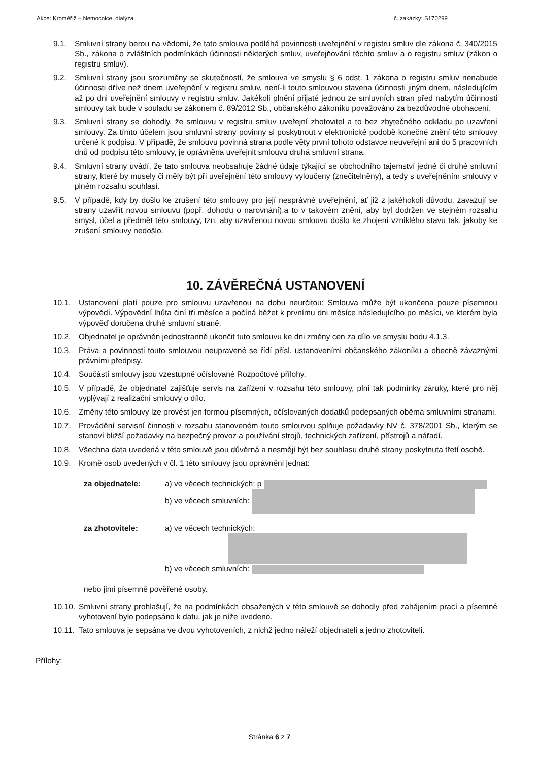Akce: Kroměříž – Nemocnice, dialýza č. zakázky: S170299
9.1. Smluvní strany berou na vědomí, že tato smlouva podléhá povinnosti uveřejnění v registru smluv dle zákona č. 340/2015 Sb., zákona o zvláštních podmínkách účinnosti některých smluv, uveřejňování těchto smluv a o registru smluv (zákon o registru smluv).
9.2. Smluvní strany jsou srozuměny se skutečností, že smlouva ve smyslu § 6 odst. 1 zákona o registru smluv nenabude účinnosti dříve než dnem uveřejnění v registru smluv, není-li touto smlouvou stavena účinnosti jiným dnem, následujícím až po dni uveřejnění smlouvy v registru smluv. Jakékoli plnění přijaté jednou ze smluvních stran před nabytím účinnosti smlouvy tak bude v souladu se zákonem č. 89/2012 Sb., občanského zákoníku považováno za bezdůvodné obohacení.
9.3. Smluvní strany se dohodly, že smlouvu v registru smluv uveřejní zhotovitel a to bez zbytečného odkladu po uzavření smlouvy. Za tímto účelem jsou smluvní strany povinny si poskytnout v elektronické podobě konečné znění této smlouvy určené k podpisu. V případě, že smlouvu povinná strana podle věty první tohoto odstavce neuveřejní ani do 5 pracovních dnů od podpisu této smlouvy, je oprávněna uveřejnit smlouvu druhá smluvní strana.
9.4. Smluvní strany uvádí, že tato smlouva neobsahuje žádné údaje týkající se obchodního tajemství jedné či druhé smluvní strany, které by musely či měly být při uveřejnění této smlouvy vyloučeny (znečitelněny), a tedy s uveřejněním smlouvy v plném rozsahu souhlasí.
9.5. V případě, kdy by došlo ke zrušení této smlouvy pro její nesprávné uveřejnění, ať již z jakéhokoli důvodu, zavazují se strany uzavřít novou smlouvu (popř. dohodu o narovnání).a to v takovém znění, aby byl dodržen ve stejném rozsahu smysl, účel a předmět této smlouvy, tzn. aby uzavřenou novou smlouvu došlo ke zhojení vzniklého stavu tak, jakoby ke zrušení smlouvy nedošlo.
10. ZÁVĚREČNÁ USTANOVENÍ
10.1. Ustanovení platí pouze pro smlouvu uzavřenou na dobu neurčitou: Smlouva může být ukončena pouze písemnou výpovědí. Výpovědní lhůta činí tři měsíce a počíná běžet k prvnímu dni měsíce následujícího po měsíci, ve kterém byla výpověď doručena druhé smluvní straně.
10.2. Objednatel je oprávněn jednostranně ukončit tuto smlouvu ke dni změny cen za dílo ve smyslu bodu 4.1.3.
10.3. Práva a povinnosti touto smlouvou neupravené se řídí přísl. ustanoveními občanského zákoníku a obecně závaznými právními předpisy.
10.4. Součástí smlouvy jsou vzestupně očíslované Rozpočtové přílohy.
10.5. V případě, že objednatel zajišťuje servis na zařízení v rozsahu této smlouvy, plní tak podmínky záruky, které pro něj vyplývají z realizační smlouvy o dílo.
10.6. Změny této smlouvy lze provést jen formou písemných, očíslovaných dodatků podepsaných oběma smluvními stranami.
10.7. Provádění servisní činnosti v rozsahu stanoveném touto smlouvou splňuje požadavky NV č. 378/2001 Sb., kterým se stanoví bližší požadavky na bezpečný provoz a používání strojů, technických zařízení, přístrojů a nářadí.
10.8. Všechna data uvedená v této smlouvě jsou důvěrná a nesmějí být bez souhlasu druhé strany poskytnuta třetí osobě.
10.9. Kromě osob uvedených v čl. 1 této smlouvy jsou oprávněni jednat:
za objednatele: a) ve věcech technických: p
b) ve věcech smluvních:
za zhotovitele: a) ve věcech technických:
b) ve věcech smluvních:
nebo jimi písemně pověřené osoby.
10.10. Smluvní strany prohlašují, že na podmínkách obsažených v této smlouvě se dohodly před zahájením prací a písemné vyhotovení bylo podepsáno k datu, jak je níže uvedeno.
10.11. Tato smlouva je sepsána ve dvou vyhotoveních, z nichž jedno náleží objednateli a jedno zhotoviteli.
Přílohy:
Stránka 6 z 7